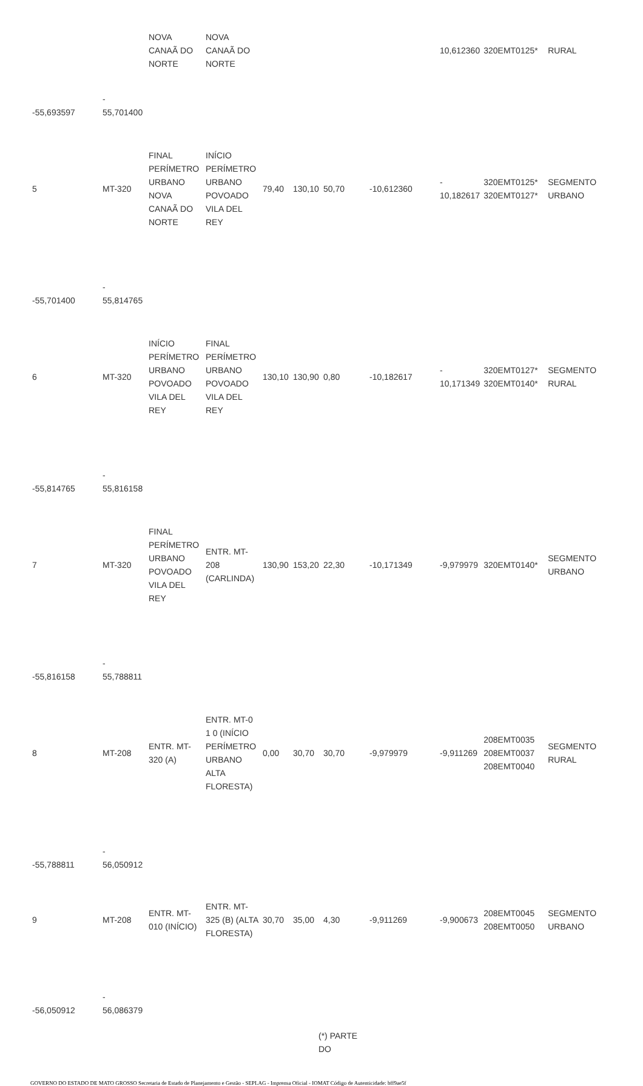| | | NOVA CANAÃ DO NORTE | NOVA CANAÃ DO NORTE | | | | | 10,612360 | 320EMT0125* | RURAL |
| -55,693597 | - 55,701400 | | | | | | | | | |
| 5 | MT-320 | FINAL PERÍMETRO URBANO NOVA CANAÃ DO NORTE | INÍCIO PERÍMETRO URBANO POVOADO VILA DEL REY | 79,40 | 130,10 | 50,70 | -10,612360 | - 10,182617 | 320EMT0125* 320EMT0127* | SEGMENTO URBANO |
| -55,701400 | - 55,814765 | | | | | | | | | |
| 6 | MT-320 | INÍCIO PERÍMETRO URBANO POVOADO VILA DEL REY | FINAL PERÍMETRO URBANO POVOADO VILA DEL REY | 130,10 | 130,90 | 0,80 | -10,182617 | - 10,171349 | 320EMT0127* 320EMT0140* | SEGMENTO RURAL |
| -55,814765 | - 55,816158 | | | | | | | | | |
| 7 | MT-320 | FINAL PERÍMETRO URBANO POVOADO VILA DEL REY | ENTR. MT-208 (CARLINDA) | 130,90 | 153,20 | 22,30 | -10,171349 | -9,979979 | 320EMT0140* | SEGMENTO URBANO |
| -55,816158 | - 55,788811 | | | | | | | | | |
| 8 | MT-208 | ENTR. MT-320 (A) | ENTR. MT-0 1 0 (INÍCIO PERÍMETRO URBANO ALTA FLORESTA) | 0,00 | 30,70 | 30,70 | -9,979979 | -9,911269 | 208EMT0035 208EMT0037 208EMT0040 | SEGMENTO RURAL |
| -55,788811 | - 56,050912 | | | | | | | | | |
| 9 | MT-208 | ENTR. MT-010 (INÍCIO) | ENTR. MT-325 (B) (ALTA FLORESTA) | 30,70 | 35,00 | 4,30 | -9,911269 | -9,900673 | 208EMT0045 208EMT0050 | SEGMENTO URBANO |
| -56,050912 | - 56,086379 | | | | | | | | | |
(*) PARTE
DO
GOVERNO DO ESTADO DE MATO GROSSO Secretaria de Estado de Planejamento e Gestão - SEPLAG - Imprensa Oficial - IOMAT Código de Autenticidade: bff9ae5f